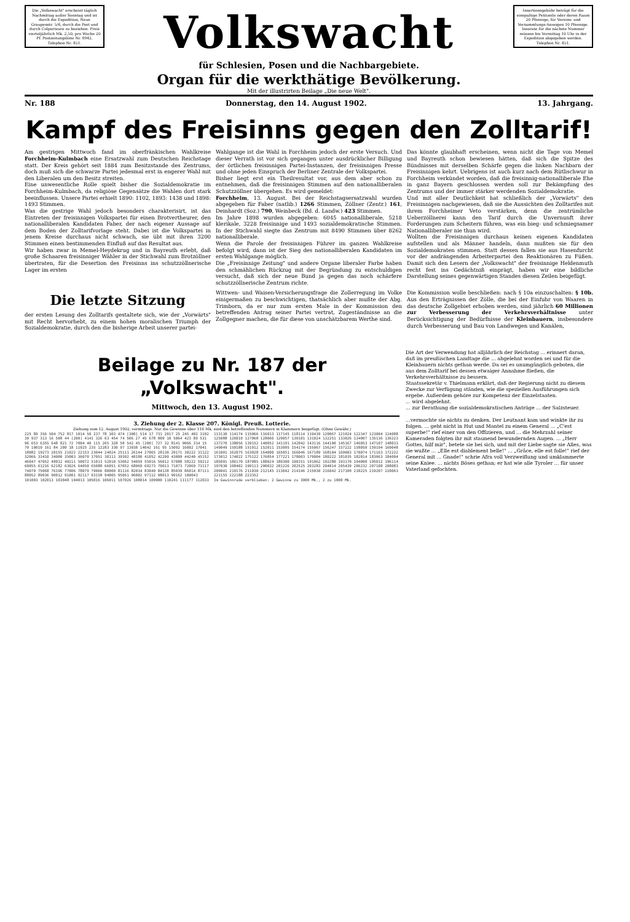Die „Volkswacht" erscheint täglich Nachmittag außer Sonntag und ist durch die Expedition, Neue Graupenstr. 5/6, durch die Post und durch Colporteure zu beziehen. Preis vierteljährlich Mk. 2,50, pro Woche 20 Pf. Postzeitungsliste Nr. 8942.
Telephon Nr. 451.
Volkswacht
für Schlesien, Posen und die Nachbargebiete.
Insertionsgebühr beträgt für die einspaltige Petitzeile oder deren Raum 20 Pfennige, für Vereins- und Versammlungs-Anzeigen 10 Pfennige. Inserate für die nächste Nummer müssen bis Vormittag 10 Uhr in der Expedition abgegeben werden.
Telephon Nr. 451.
Organ für die werkthätige Bevölkerung.
Mit der illustrirten Beilage „Die neue Welt".
Nr. 188 Donnerstag, den 14. August 1902. 13. Jahrgang.
Kampf des Freisinns gegen den Zolltarif!
Am gestrigen Mittwoch fand im oberfränkischen Wahlkreise Forchheim-Kulmbach eine Ersatzwahl zum Deutschen Reichstage statt. Der Kreis gehört seit 1884 zum Besitzstande des Zentrums, doch muß sich die schwarze Partei jedesmal erst in engerer Wahl mit den Liberalen um den Besitz streiten.
Eine unwesentliche Rolle spielt bisher die Sozialdemokratie im Forchheim-Kulmbach, da religiöse Gegensätze die Wahlen dort stark beeinflussen. Unsere Partei erhielt 1890: 1102, 1893: 1438 und 1898: 1493 Stimmen.
Was die gestrige Wahl jedoch besonders charakterisirt, ist das Eintreten der freisinnigen Volkspartei für einen Brotvertheurer, den nationalliberalen Kandidaten Faber, der nach eigener Aussage auf dem Boden der Zolltarifvorlage steht. Dabei ist die Volkspartei in jenem Kreise durchaus nicht schwach, sie übt mit ihren 3200 Stimmen einen bestimmenden Einfluß auf das Resultat aus.
Wir haben zwar in Memel-Heydekrug und in Bayreuth erlebt, daß große Schaaren freisinniger Wähler in der Stichwahl zum Brotzöllner übertraten, für die Desertion des Freisinns ins schutzzöllnerische Lager im ersten
Wahlgange ist die Wahl in Forchheim jedoch der erste Versuch. Und dieser Verrath ist vor sich gegangen unter ausdrücklicher Billigung der örtlichen freisinnigen Partei-Instanzen, der freisinnigen Presse und ohne jeden Einspruch der Berliner Zentrale der Volkspartei.
Bisher liegt erst ein Theilresultat vor, aus dem aber schon zu entnehmen, daß die freisinnigen Stimmen auf den nationalliberalen Schutzzöllner übergehen. Es wird gemeldet:
Forchheim, 13. August. Bei der Reichstagsersatzwahl wurden abgegeben für Faber (natlib.) 1266 Stimmen, Zöllner (Zentr.) 161, Deinhardt (Soz.) 790, Weinbeck (Bd. d. Landw.) 423 Stimmen.
Im Jahre 1898 wurden abgegeben: 6045 nationalliberale, 5218 klerikale, 3228 freisinnige und 1493 sozialdemokratische Stimmen. In der Stichwahl siegte das Zentrum mit 8490 Stimmen über 8262 nationalliberale.
Wenn die Parole der freisinnigen Führer im ganzen Wahlkreise befolgt wird, dann ist der Sieg des nationalliberalen Kandidaten im ersten Wahlgange möglich.
Die „Freisinnige Zeitung" und andere Organe liberaler Farbe haben den schmählichen Rückzug mit der Begründung zu entschuldigen versucht, daß sich der neue Bund ja gegen das noch schärfere schutzzöllnerische Zentrum richte.
Das könnte glaubhaft erscheinen, wenn nicht die Tage von Memel und Bayreuth schon bewiesen hätten, daß sich die Spitze des Bündnisses mit derselben Schärfe gegen die linken Nachbarn der Freisinnigen kehrt. Uebrigens ist auch kurz nach dem Rütlischwur in Forchheim verkündet worden, daß die freisinnig-nationalliberale Ehe in ganz Bayern geschlossen werden soll zur Bekämpfung des Zentrums und der immer stärker werdenden Sozialdemokratie.
Und mit aller Deutlichkeit hat schließlich der „Vorwärts" den Freisinnigen nachgewiesen, daß sie die Aussichten des Zolltarifes mit ihrem Forchheimer Veto verstärken, denn die zentrümliche Ueberzöllnerei kann den Tarif durch die Unvernunft ihrer Forderungen zum Scheitern führen, was ein bieg- und schmiegsamer Nationalliberaler nie thun wird.
Wollten die Freisinnigen durchaus keinen eigenen Kandidaten aufstellen und als Männer handeln, dann mußten sie für den Sozialdemokraten stimmen. Statt dessen fallen sie aus Hasenfurcht vor der andrängenden Arbeiterpartei den Reaktionären zu Füßen. Damit sich den Lesern der „Volkswacht" der freisinnige Heldenmuth recht fest ins Gedächtniß einprägt, haben wir eine bildliche Darstellung seines gegenwärtigen Standes diesen Zeilen beigefügt.
Die letzte Sitzung
der ersten Lesung des Zolltarifs gestaltete sich, wie der „Vorwärts" mit Recht hervorhebt, zu einem hohen moralischen Triumph der Sozialdemokratie, durch den die bisherige Arbeit unserer partei-
Wittwen- und Waisen-Versicherungsfrage die Zollerregung im Volke einigermaßen zu beschwichtigen, thatsächlich aber mußte der Abg. Trimborn, da er nur zum ersten Male in der Kommission den betreffenden Antrag seiner Partei vertrat, Zugeständnisse an die Zollgegner machen, die für diese von unschätzbarem Werthe sind.
Die Kommission wolle beschließen: nach § 10a einzuschalten: § 10b. Aus den Erträgnissen der Zölle, die bei der Einfuhr von Waaren in das deutsche Zollgebiet erhoben werden, sind jährlich 60 Millionen zur Verbesserung der Verkehrsverhältnisse unter Berücksichtigung der Bedürfnisse der Kleinbauern, insbesondere durch Verbesserung und Bau von Landwegen und Kanälen,
Beilage zu Nr. 187 der „Volkswacht".
Mittwoch, den 13. August 1902.
3. Ziehung der 2. Klasse 207. Königl. Preuß. Lotterie.
Ziehung vom 12. August 1902, vormittags. Nur die Gewinne über 116 Mk. sind den betreffenden Nummern in Klammern beigefügt. (Ohne Gewähr.)
225 89 356 504 752 817 1014 50 237 78 303 474 [300] 514 17 731 2017 25 245 402 3102 39 937 313 16 508 44 [200] 4141 326 63 454 74 506 27 45 678 809 10 5064 423 89 531 96 653 6355 648 821 72 7004 40 115 265 328 58 542 45 [200] 727 32 8141 9066 314 15 70 10010 161 84 209 18 11025 235 12283 330 97 13038 14042 161 95 15092 16002 17041 18082 19273 20155 21022 22153 23044 24024 25111 26144 27065 28130 29171 30222 31122 32066 33410 34000 35003 36070 37051 38113 39392 40180 41052 42209 43009 44240 45152 46047 47052 48012 49211 50072 51013 52010 53062 54059 55016 56012 57088 58222 59212 60055 61216 62182 63026 64050 65088 66051 67052 68069 69273 70013 71073 72069 73117 74070 75068 76196 77006 78079 79066 80009 81116 82034 83049 84138 85039 86014 87111 88052 89036 90012 91001 92117 93158 94005 95061 96002 97112 98013 99162 100043 101003 102013 103048 104013 105016 106011 107026 108014 109000 110241 111177 112033 113130 114174 115066 116013 117145 118114 119439 120067 121024 122347 123004 124088 125088 126010 127068 128066 129057 130101 131024 132251 133026 134007 135136 136223 137270 138056 139152 140052 141191 142042 143116 144100 145167 146053 147107 148033 149049 150188 151012 152011 153005 154174 155067 156247 157222 158050 159194 160048 161001 162075 163028 164000 165051 166046 167189 168104 169003 170074 171163 172222 173012 174022 175122 176054 177221 178003 179004 180222 181035 182014 183063 184004 185091 186170 187085 188024 189300 190151 191062 192280 193170 194000 195012 196114 197030 198402 199113 200032 201226 202525 203283 204014 205439 206232 207108 208083 209041 210176 211030 212145 213042 214146 215030 216042 217109 218225 219207 220063 221155 222188 223352
Im Gewinnrade verblieben: 2 Gewinne zu 3000 Mk., 2 zu 1000 Mk.
Die Art der Verwendung hat alljährlich der Reichstag ... erinnert daran, daß im preußischen Landtage die ... abgelehnt worden sei und für die Kleinbauern nichts gethan werde. Da sei es unumgänglich geboten, die aus dem Zolltarif bei dessen etwaiger Annahme fließen, die Verkehrsverhältnisse zu bessern.
Staatssekretär v. Thielmann erklärt, daß der Regierung nicht zu diesem Zwecke zur Verfügung ständen, wie die speziellen Ausführungen sich ergebe. Außerdem gehöre zur Kompetenz der Einzelstaaten.
... wird abgelehnt.
... zur Berathung die sozialdemokratischen Anträge ... der Salzsteuer.
...vermochte sie nichts zu denken. Der Leutnant kam und winkte ihr zu folgen. ... geht nicht in Hut und Mantel zu einem General ... „C'est superbe!" rief einer von den Offizieren, und ... die Mehrzahl seiner Kameraden folgten ihr mit staunend bewundernden Augen. ... „Herr Gottes, hilf mir", betete sie bei sich, und mit der Liebe sagte sie Alles, was sie wußte ... „Elle est diablement belle!" ... „Grâce, elle est folle!" rief der General mit ... Gnade!" schrie Afra voll Verzweiflung und umklammerte seine Kniee. ... nichts Böses gethan; er hat wie alle Tyroler ... für unser Vaterland gefochten.